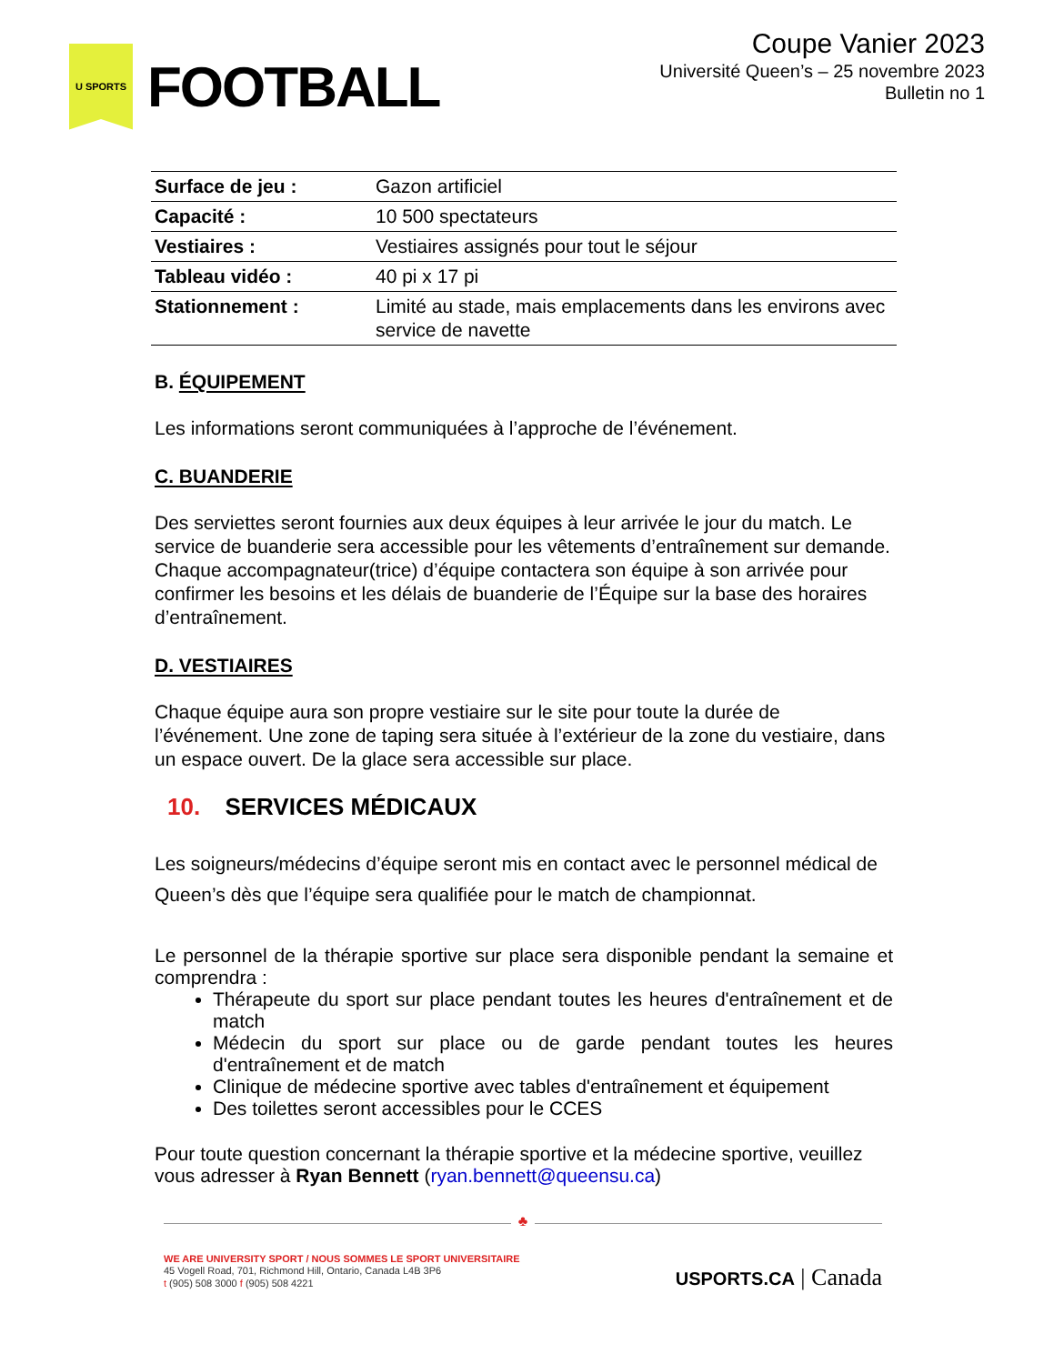U SPORTS
FOOTBALL
Coupe Vanier 2023
Université Queen’s – 25 novembre 2023
Bulletin no 1
| Surface de jeu : | Gazon artificiel |
| Capacité : | 10 500 spectateurs |
| Vestiaires : | Vestiaires assignés pour tout le séjour |
| Tableau vidéo : | 40 pi x 17 pi |
| Stationnement : | Limité au stade, mais emplacements dans les environs avec service de navette |
B. ÉQUIPEMENT
Les informations seront communiquées à l’approche de l’événement.
C. BUANDERIE
Des serviettes seront fournies aux deux équipes à leur arrivée le jour du match. Le service de buanderie sera accessible pour les vêtements d’entraînement sur demande. Chaque accompagnateur(trice) d’équipe contactera son équipe à son arrivée pour confirmer les besoins et les délais de buanderie de l’Équipe sur la base des horaires d’entraînement.
D. VESTIAIRES
Chaque équipe aura son propre vestiaire sur le site pour toute la durée de l’événement. Une zone de taping sera située à l’extérieur de la zone du vestiaire, dans un espace ouvert. De la glace sera accessible sur place.
10. SERVICES MÉDICAUX
Les soigneurs/médecins d’équipe seront mis en contact avec le personnel médical de Queen’s dès que l’équipe sera qualifiée pour le match de championnat.
Le personnel de la thérapie sportive sur place sera disponible pendant la semaine et comprendra :
Thérapeute du sport sur place pendant toutes les heures d'entraînement et de match
Médecin du sport sur place ou de garde pendant toutes les heures d'entraînement et de match
Clinique de médecine sportive avec tables d'entraînement et équipement
Des toilettes seront accessibles pour le CCES
Pour toute question concernant la thérapie sportive et la médecine sportive, veuillez vous adresser à Ryan Bennett (ryan.bennett@queensu.ca)
♣
WE ARE UNIVERSITY SPORT / NOUS SOMMES LE SPORT UNIVERSITAIRE
45 Vogell Road, 701, Richmond Hill, Ontario, Canada L4B 3P6
t (905) 508 3000 f (905) 508 4221
USPORTS.CA | Canada